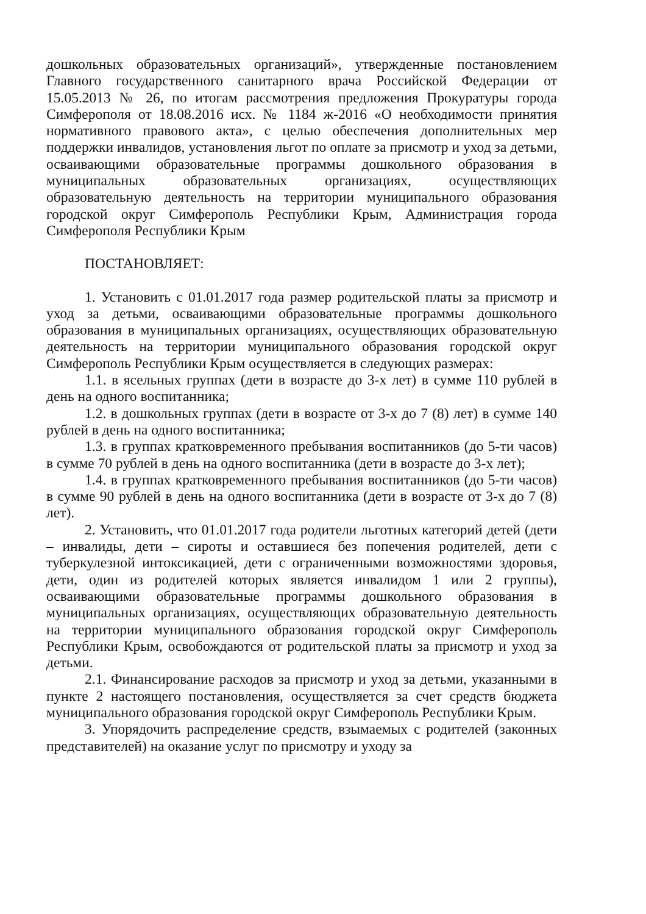дошкольных образовательных организаций», утвержденные постановлением Главного государственного санитарного врача Российской Федерации от 15.05.2013 № 26, по итогам рассмотрения предложения Прокуратуры города Симферополя от 18.08.2016 исх. № 1184 ж-2016 «О необходимости принятия нормативного правового акта», с целью обеспечения дополнительных мер поддержки инвалидов, установления льгот по оплате за присмотр и уход за детьми, осваивающими образовательные программы дошкольного образования в муниципальных образовательных организациях, осуществляющих образовательную деятельность на территории муниципального образования городской округ Симферополь Республики Крым, Администрация города Симферополя Республики Крым
ПОСТАНОВЛЯЕТ:
1. Установить с 01.01.2017 года размер родительской платы за присмотр и уход за детьми, осваивающими образовательные программы дошкольного образования в муниципальных организациях, осуществляющих образовательную деятельность на территории муниципального образования городской округ Симферополь Республики Крым осуществляется в следующих размерах:
1.1. в ясельных группах (дети в возрасте до 3-х лет) в сумме 110 рублей в день на одного воспитанника;
1.2. в дошкольных группах (дети в возрасте от 3-х до 7 (8) лет) в сумме 140 рублей в день на одного воспитанника;
1.3. в группах кратковременного пребывания воспитанников (до 5-ти часов) в сумме 70 рублей в день на одного воспитанника (дети в возрасте до 3-х лет);
1.4. в группах кратковременного пребывания воспитанников (до 5-ти часов) в сумме 90 рублей в день на одного воспитанника (дети в возрасте от 3-х до 7 (8) лет).
2. Установить, что 01.01.2017 года родители льготных категорий детей (дети – инвалиды, дети – сироты и оставшиеся без попечения родителей, дети с туберкулезной интоксикацией, дети с ограниченными возможностями здоровья, дети, один из родителей которых является инвалидом 1 или 2 группы), осваивающими образовательные программы дошкольного образования в муниципальных организациях, осуществляющих образовательную деятельность на территории муниципального образования городской округ Симферополь Республики Крым, освобождаются от родительской платы за присмотр и уход за детьми.
2.1. Финансирование расходов за присмотр и уход за детьми, указанными в пункте 2 настоящего постановления, осуществляется за счет средств бюджета муниципального образования городской округ Симферополь Республики Крым.
3. Упорядочить распределение средств, взымаемых с родителей (законных представителей) на оказание услуг по присмотру и уходу за